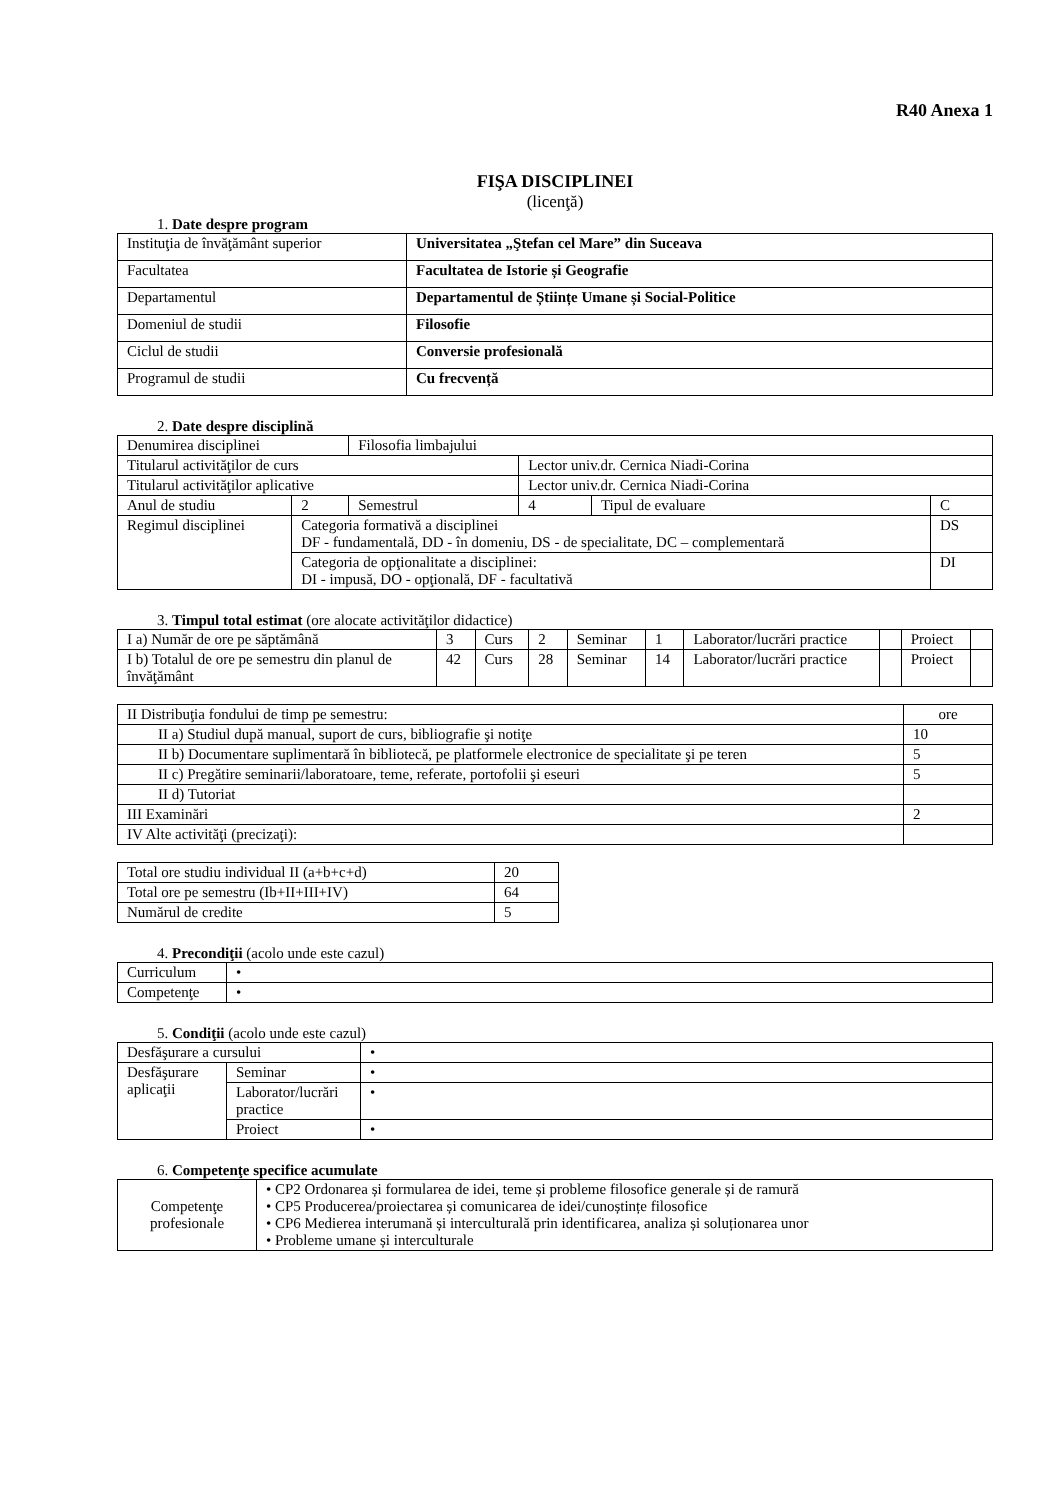R40 Anexa 1
FIŞA DISCIPLINEI
(licenţă)
1. Date despre program
| Instituţia de învăţământ superior | Universitatea „Ştefan cel Mare” din Suceava |
| Facultatea | Facultatea de Istorie și Geografie |
| Departamentul | Departamentul de Științe Umane și Social-Politice |
| Domeniul de studii | Filosofie |
| Ciclul de studii | Conversie profesională |
| Programul de studii | Cu frecvență |
2. Date despre disciplină
| Denumirea disciplinei | | | Filosofia limbajului | | | | |
| Titularul activităţilor de curs | | | | Lector univ.dr. Cernica Niadi-Corina | | | |
| Titularul activităţilor aplicative | | | | Lector univ.dr. Cernica Niadi-Corina | | | |
| Anul de studiu | | 2 | Semestrul | 4 | Tipul de evaluare | C | |
| Regimul disciplinei | Categoria formativă a disciplinei DF - fundamentală, DD - în domeniu, DS - de specialitate, DC – complementară | | | | | | DS |
| | Categoria de opţionalitate a disciplinei: DI - impusă, DO - opţională, DF - facultativă | | | | | | DI |
3. Timpul total estimat (ore alocate activităţilor didactice)
| I a) Număr de ore pe săptămână | 3 | Curs | 2 | Seminar | 1 | Laborator/lucrări practice | | Proiect | |
| I b) Totalul de ore pe semestru din planul de învăţământ | 42 | Curs | 28 | Seminar | 14 | Laborator/lucrări practice | | Proiect | |
| II Distribuţia fondului de timp pe semestru: | ore |
| II a) Studiul după manual, suport de curs, bibliografie şi notiţe | 10 |
| II b) Documentare suplimentară în bibliotecă, pe platformele electronice de specialitate şi pe teren | 5 |
| II c) Pregătire seminarii/laboratoare, teme, referate, portofolii şi eseuri | 5 |
| II d) Tutoriat | |
| III Examinări | 2 |
| IV Alte activităţi (precizaţi): | |
| Total ore studiu individual II (a+b+c+d) | 20 |
| Total ore pe semestru (Ib+II+III+IV) | 64 |
| Numărul de credite | 5 |
4. Precondiţii (acolo unde este cazul)
| Curriculum | • |
| Competenţe | • |
5. Condiţii (acolo unde este cazul)
| Desfăşurare a cursului | | • |
| Desfăşurare aplicaţii | Seminar | • |
| | Laborator/lucrări practice | • |
| | Proiect | • |
6. Competenţe specifice acumulate
| Competenţe profesionale | • CP2 Ordonarea și formularea de idei, teme și probleme filosofice generale și de ramură • CP5 Producerea/proiectarea și comunicarea de idei/cunoștințe filosofice • CP6 Medierea interumană și interculturală prin identificarea, analiza și soluționarea unor • Probleme umane și interculturale |